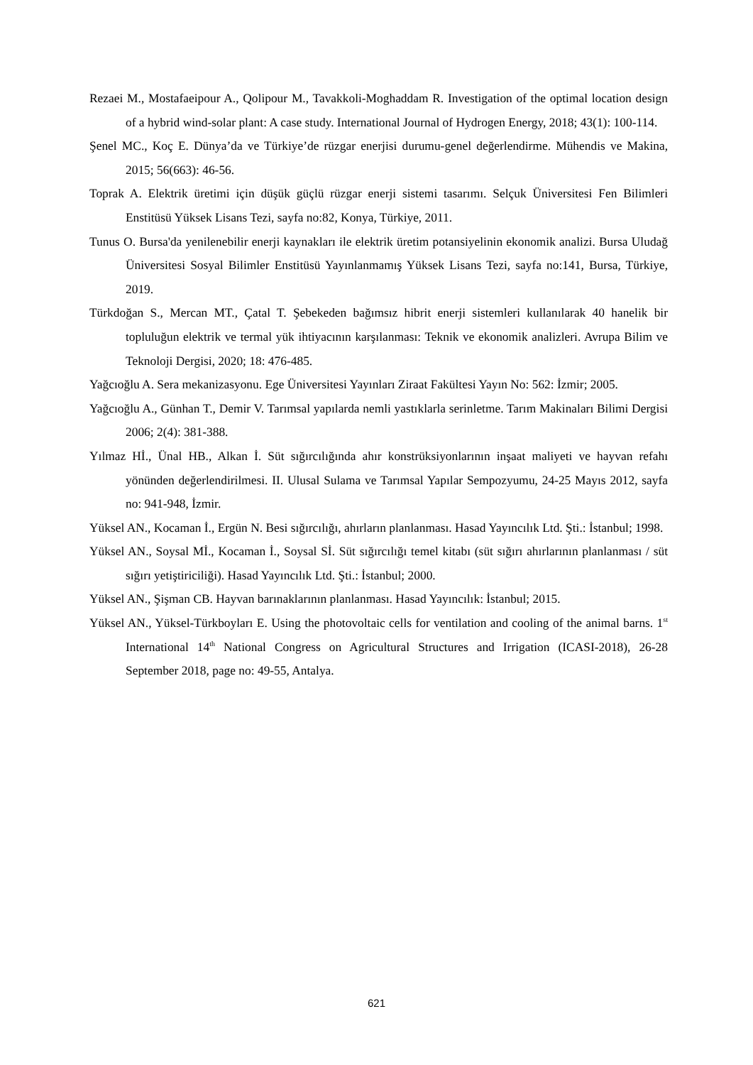Rezaei M., Mostafaeipour A., Qolipour M., Tavakkoli-Moghaddam R. Investigation of the optimal location design of a hybrid wind-solar plant: A case study. International Journal of Hydrogen Energy, 2018; 43(1): 100-114.
Şenel MC., Koç E. Dünya’da ve Türkiye’de rüzgar enerjisi durumu-genel değerlendirme. Mühendis ve Makina, 2015; 56(663): 46-56.
Toprak A. Elektrik üretimi için düşük güçlü rüzgar enerji sistemi tasarımı. Selçuk Üniversitesi Fen Bilimleri Enstitüsü Yüksek Lisans Tezi, sayfa no:82, Konya, Türkiye, 2011.
Tunus O. Bursa'da yenilenebilir enerji kaynakları ile elektrik üretim potansiyelinin ekonomik analizi. Bursa Uludağ Üniversitesi Sosyal Bilimler Enstitüsü Yayınlanmamış Yüksek Lisans Tezi, sayfa no:141, Bursa, Türkiye, 2019.
Türkdoğan S., Mercan MT., Çatal T. Şebekeden bağımsız hibrit enerji sistemleri kullanılarak 40 hanelik bir topluluğun elektrik ve termal yük ihtiyacının karşılanması: Teknik ve ekonomik analizleri. Avrupa Bilim ve Teknoloji Dergisi, 2020; 18: 476-485.
Yağcıoğlu A. Sera mekanizasyonu. Ege Üniversitesi Yayınları Ziraat Fakültesi Yayın No: 562: İzmir; 2005.
Yağcıoğlu A., Günhan T., Demir V. Tarımsal yapılarda nemli yastıklarla serinletme. Tarım Makinaları Bilimi Dergisi 2006; 2(4): 381-388.
Yılmaz Hİ., Ünal HB., Alkan İ. Süt sığırcılığında ahır konstrüksiyonlarının inşaat maliyeti ve hayvan refahı yönünden değerlendirilmesi. II. Ulusal Sulama ve Tarımsal Yapılar Sempozyumu, 24-25 Mayıs 2012, sayfa no: 941-948, İzmir.
Yüksel AN., Kocaman İ., Ergün N. Besi sığırcılığı, ahırların planlanması. Hasad Yayıncılık Ltd. Şti.: İstanbul; 1998.
Yüksel AN., Soysal Mİ., Kocaman İ., Soysal Sİ. Süt sığırcılığı temel kitabı (süt sığırı ahırlarının planlanması / süt sığırı yetiştiriciliği). Hasad Yayıncılık Ltd. Şti.: İstanbul; 2000.
Yüksel AN., Şişman CB. Hayvan barınaklarının planlanması. Hasad Yayıncılık: İstanbul; 2015.
Yüksel AN., Yüksel-Türkboyları E. Using the photovoltaic cells for ventilation and cooling of the animal barns. 1<sup>st</sup> International 14<sup>th</sup> National Congress on Agricultural Structures and Irrigation (ICASI-2018), 26-28 September 2018, page no: 49-55, Antalya.
621